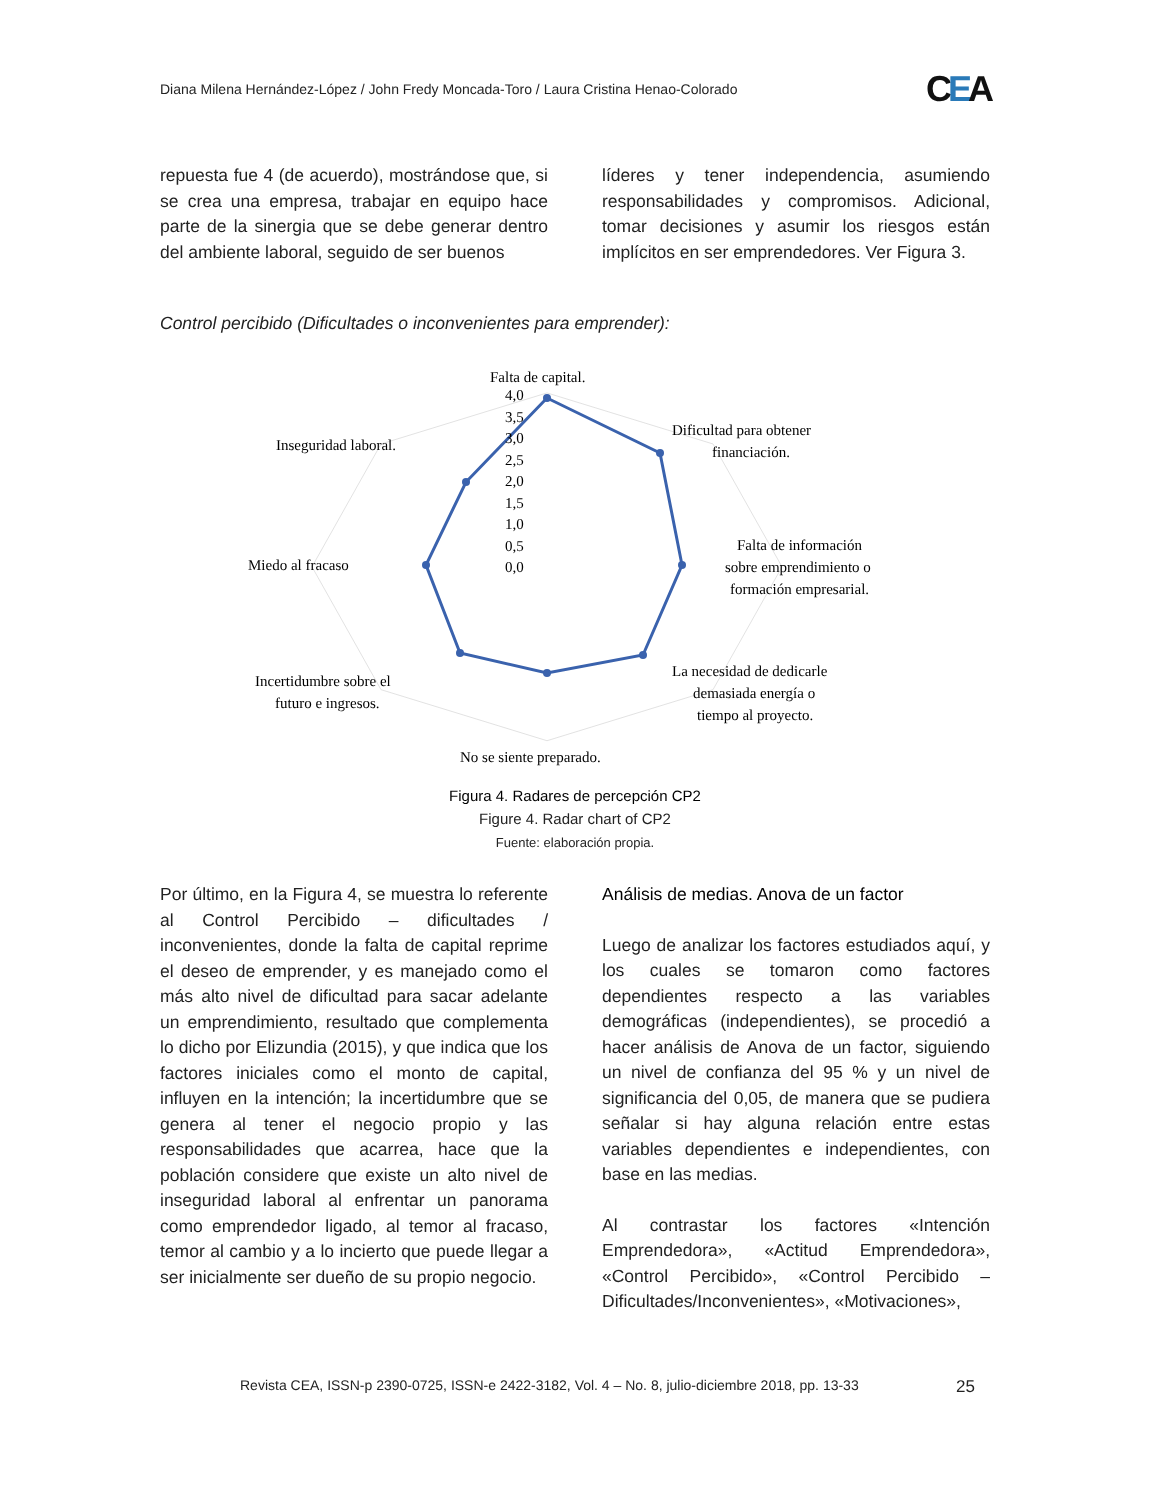Diana Milena Hernández-López / John Fredy Moncada-Toro / Laura Cristina Henao-Colorado
CEA
repuesta fue 4 (de acuerdo), mostrándose que, si se crea una empresa, trabajar en equipo hace parte de la sinergia que se debe generar dentro del ambiente laboral, seguido de ser buenos
líderes y tener independencia, asumiendo responsabilidades y compromisos. Adicional, tomar decisiones y asumir los riesgos están implícitos en ser emprendedores. Ver Figura 3.
Control percibido (Dificultades o inconvenientes para emprender):
Falta de capital.
4,0
3,5
3,0
2,5
2,0
1,5
1,0
0,5
0,0
Dificultad para obtener
financiación.
Inseguridad laboral.
Falta de información
sobre emprendimiento o
formación empresarial.
Miedo al fracaso
La necesidad de dedicarle
demasiada energía o
tiempo al proyecto.
Incertidumbre sobre el
futuro e ingresos.
No se siente preparado.
Figura 4. Radares de percepción CP2
Figure 4. Radar chart of CP2
Fuente: elaboración propia.
Por último, en la Figura 4, se muestra lo referente al Control Percibido – dificultades / inconvenientes, donde la falta de capital reprime el deseo de emprender, y es manejado como el más alto nivel de dificultad para sacar adelante un emprendimiento, resultado que complementa lo dicho por Elizundia (2015), y que indica que los factores iniciales como el monto de capital, influyen en la intención; la incertidumbre que se genera al tener el negocio propio y las responsabilidades que acarrea, hace que la población considere que existe un alto nivel de inseguridad laboral al enfrentar un panorama como emprendedor ligado, al temor al fracaso, temor al cambio y a lo incierto que puede llegar a ser inicialmente ser dueño de su propio negocio.
Análisis de medias. Anova de un factor
Luego de analizar los factores estudiados aquí, y los cuales se tomaron como factores dependientes respecto a las variables demográficas (independientes), se procedió a hacer análisis de Anova de un factor, siguiendo un nivel de confianza del 95 % y un nivel de significancia del 0,05, de manera que se pudiera señalar si hay alguna relación entre estas variables dependientes e independientes, con base en las medias.
Al contrastar los factores «Intención Emprendedora», «Actitud Emprendedora», «Control Percibido», «Control Percibido – Dificultades/Inconvenientes», «Motivaciones»,
Revista CEA, ISSN-p 2390-0725, ISSN-e 2422-3182, Vol. 4 – No. 8, julio-diciembre 2018, pp. 13-33 25